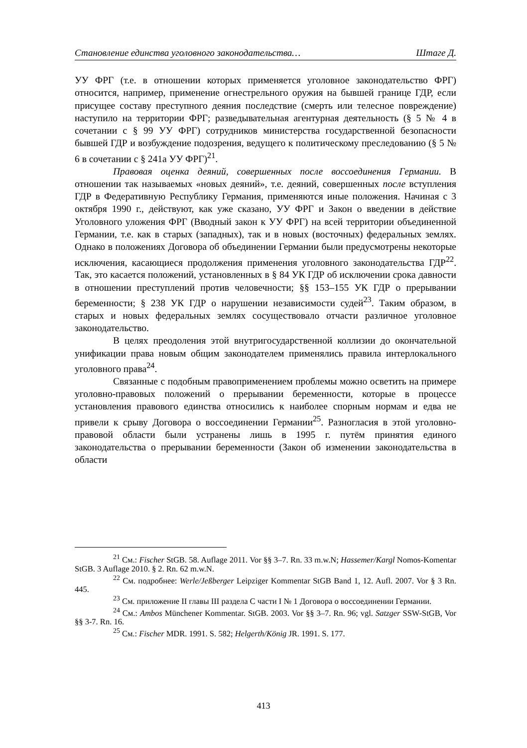Становление единства уголовного законодательства… Штаге Д.
УУ ФРГ (т.е. в отношении которых применяется уголовное законодательство ФРГ) относится, например, применение огнестрельного оружия на бывшей границе ГДР, если присущее составу преступного деяния последствие (смерть или телесное повреждение) наступило на территории ФРГ; разведывательная агентурная деятельность (§ 5 № 4 в сочетании с § 99 УУ ФРГ) сотрудников министерства государственной безопасности бывшей ГДР и возбуждение подозрения, ведущего к политическому преследованию (§ 5 № 6 в сочетании с § 241а УУ ФРГ)<sup>21</sup>.
Правовая оценка деяний, совершенных после воссоединения Германии. В отношении так называемых «новых деяний», т.е. деяний, совершенных после вступления ГДР в Федеративную Республику Германия, применяются иные положения. Начиная с 3 октября 1990 г., действуют, как уже сказано, УУ ФРГ и Закон о введении в действие Уголовного уложения ФРГ (Вводный закон к УУ ФРГ) на всей территории объединенной Германии, т.е. как в старых (западных), так и в новых (восточных) федеральных землях. Однако в положениях Договора об объединении Германии были предусмотрены некоторые исключения, касающиеся продолжения применения уголовного законодательства ГДР<sup>22</sup>. Так, это касается положений, установленных в § 84 УК ГДР об исключении срока давности в отношении преступлений против человечности; §§ 153–155 УК ГДР о прерывании беременности; § 238 УК ГДР о нарушении независимости судей<sup>23</sup>. Таким образом, в старых и новых федеральных землях сосуществовало отчасти различное уголовное законодательство.
В целях преодоления этой внутригосударственной коллизии до окончательной унификации права новым общим законодателем применялись правила интерлокального уголовного права<sup>24</sup>.
Связанные с подобным правоприменением проблемы можно осветить на примере уголовно-правовых положений о прерывании беременности, которые в процессе установления правового единства относились к наиболее спорным нормам и едва не привели к срыву Договора о воссоединении Германии<sup>25</sup>. Разногласия в этой уголовно-правовой области были устранены лишь в 1995 г. путём принятия единого законодательства о прерывании беременности (Закон об изменении законодательства в области
<sup>21</sup> См.: Fischer StGB. 58. Auflage 2011. Vor §§ 3–7. Rn. 33 m.w.N; Hassemer/Kargl Nomos-Komentar StGB. 3 Auflage 2010. § 2. Rn. 62 m.w.N.
<sup>22</sup> См. подробнее: Werle/Jeßberger Leipziger Kommentar StGB Band 1, 12. Aufl. 2007. Vor § 3 Rn. 445.
<sup>23</sup> См. приложение II главы III раздела C части I № 1 Договора о воссоединении Германии.
<sup>24</sup> См.: Ambos Münchener Kommentar. StGB. 2003. Vor §§ 3–7. Rn. 96; vgl. Satzger SSW-StGB, Vor §§ 3-7. Rn. 16.
<sup>25</sup> См.: Fischer MDR. 1991. S. 582; Helgerth/König JR. 1991. S. 177.
413